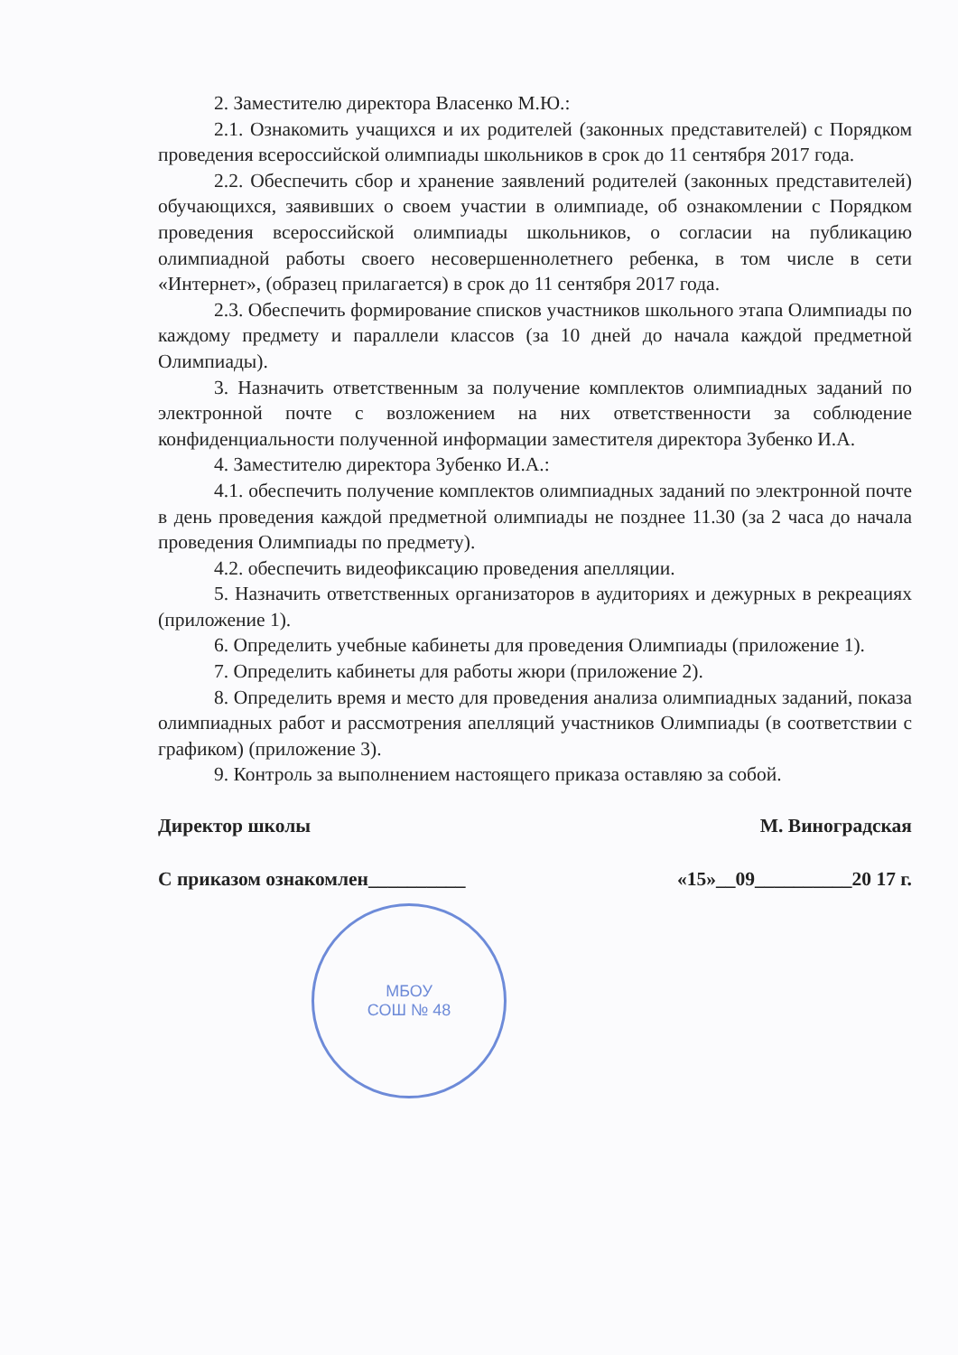2. Заместителю директора Власенко М.Ю.:
2.1. Ознакомить учащихся и их родителей (законных представителей) с Порядком проведения всероссийской олимпиады школьников в срок до 11 сентября 2017 года.
2.2. Обеспечить сбор и хранение заявлений родителей (законных представителей) обучающихся, заявивших о своем участии в олимпиаде, об ознакомлении с Порядком проведения всероссийской олимпиады школьников, о согласии на публикацию олимпиадной работы своего несовершеннолетнего ребенка, в том числе в сети «Интернет», (образец прилагается) в срок до 11 сентября 2017 года.
2.3. Обеспечить формирование списков участников школьного этапа Олимпиады по каждому предмету и параллели классов (за 10 дней до начала каждой предметной Олимпиады).
3. Назначить ответственным за получение комплектов олимпиадных заданий по электронной почте с возложением на них ответственности за соблюдение конфиденциальности полученной информации заместителя директора Зубенко И.А.
4. Заместителю директора Зубенко И.А.:
4.1. обеспечить получение комплектов олимпиадных заданий по электронной почте в день проведения каждой предметной олимпиады не позднее 11.30 (за 2 часа до начала проведения Олимпиады по предмету).
4.2. обеспечить видеофиксацию проведения апелляции.
5. Назначить ответственных организаторов в аудиториях и дежурных в рекреациях (приложение 1).
6. Определить учебные кабинеты для проведения Олимпиады (приложение 1).
7. Определить кабинеты для работы жюри (приложение 2).
8. Определить время и место для проведения анализа олимпиадных заданий, показа олимпиадных работ и рассмотрения апелляций участников Олимпиады (в соответствии с графиком) (приложение 3).
9. Контроль за выполнением настоящего приказа оставляю за собой.
Директор школы М. Виноградская
С приказом ознакомлен__________ «15»__09__________20 17 г.
МБОУ
СОШ № 48